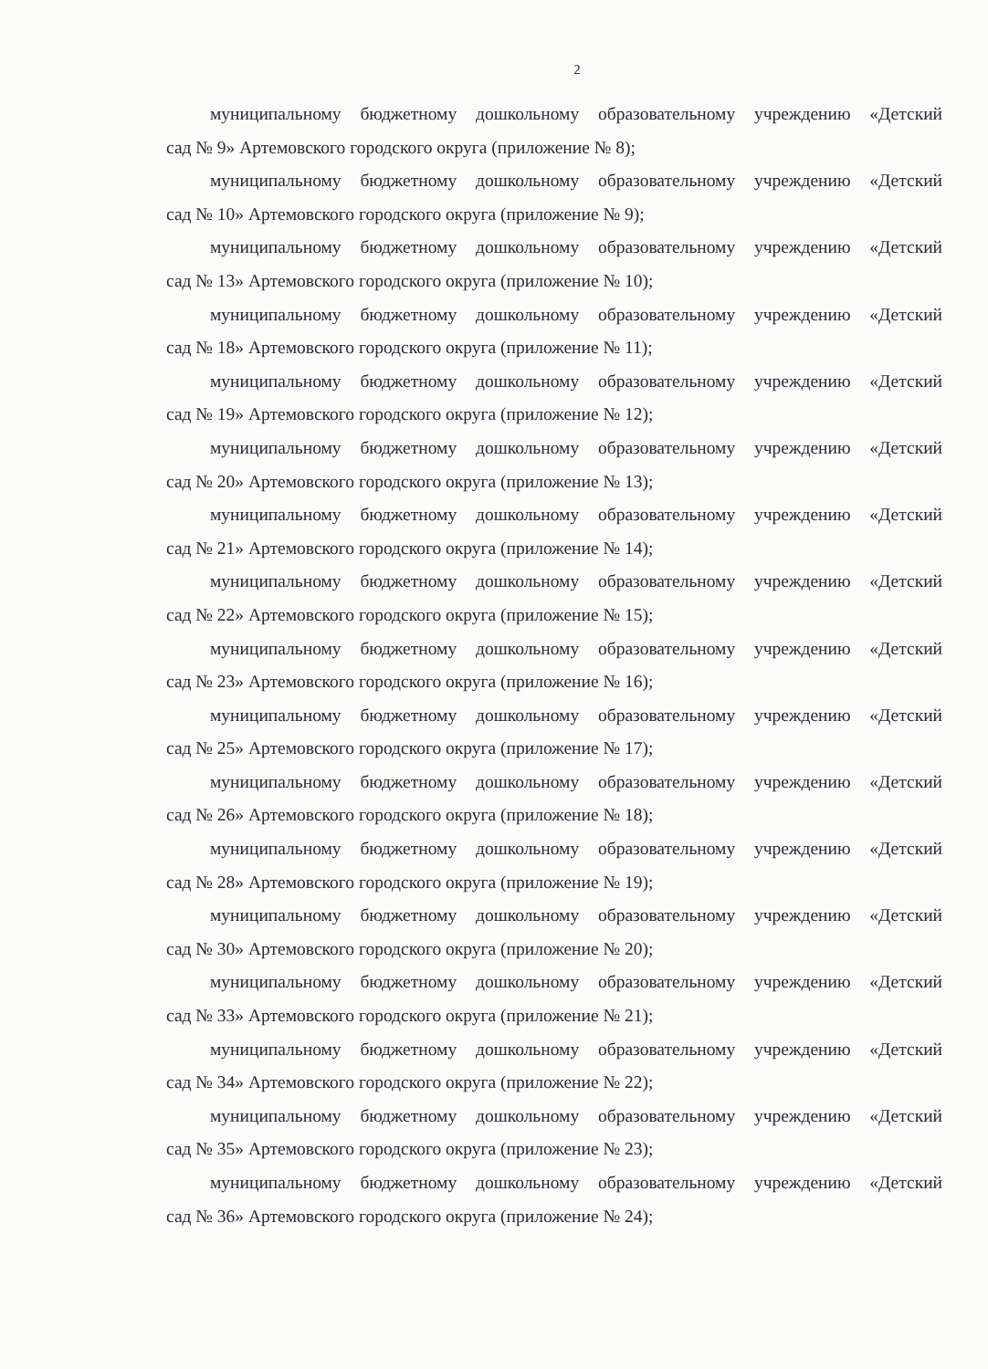2
муниципальному бюджетному дошкольному образовательному учреждению «Детский
сад № 9» Артемовского городского округа (приложение № 8);
муниципальному бюджетному дошкольному образовательному учреждению «Детский
сад № 10» Артемовского городского округа (приложение № 9);
муниципальному бюджетному дошкольному образовательному учреждению «Детский
сад № 13» Артемовского городского округа (приложение № 10);
муниципальному бюджетному дошкольному образовательному учреждению «Детский
сад № 18» Артемовского городского округа (приложение № 11);
муниципальному бюджетному дошкольному образовательному учреждению «Детский
сад № 19» Артемовского городского округа (приложение № 12);
муниципальному бюджетному дошкольному образовательному учреждению «Детский
сад № 20» Артемовского городского округа (приложение № 13);
муниципальному бюджетному дошкольному образовательному учреждению «Детский
сад № 21» Артемовского городского округа (приложение № 14);
муниципальному бюджетному дошкольному образовательному учреждению «Детский
сад № 22» Артемовского городского округа (приложение № 15);
муниципальному бюджетному дошкольному образовательному учреждению «Детский
сад № 23» Артемовского городского округа (приложение № 16);
муниципальному бюджетному дошкольному образовательному учреждению «Детский
сад № 25» Артемовского городского округа (приложение № 17);
муниципальному бюджетному дошкольному образовательному учреждению «Детский
сад № 26» Артемовского городского округа (приложение № 18);
муниципальному бюджетному дошкольному образовательному учреждению «Детский
сад № 28» Артемовского городского округа (приложение № 19);
муниципальному бюджетному дошкольному образовательному учреждению «Детский
сад № 30» Артемовского городского округа (приложение № 20);
муниципальному бюджетному дошкольному образовательному учреждению «Детский
сад № 33» Артемовского городского округа (приложение № 21);
муниципальному бюджетному дошкольному образовательному учреждению «Детский
сад № 34» Артемовского городского округа (приложение № 22);
муниципальному бюджетному дошкольному образовательному учреждению «Детский
сад № 35» Артемовского городского округа (приложение № 23);
муниципальному бюджетному дошкольному образовательному учреждению «Детский
сад № 36» Артемовского городского округа (приложение № 24);